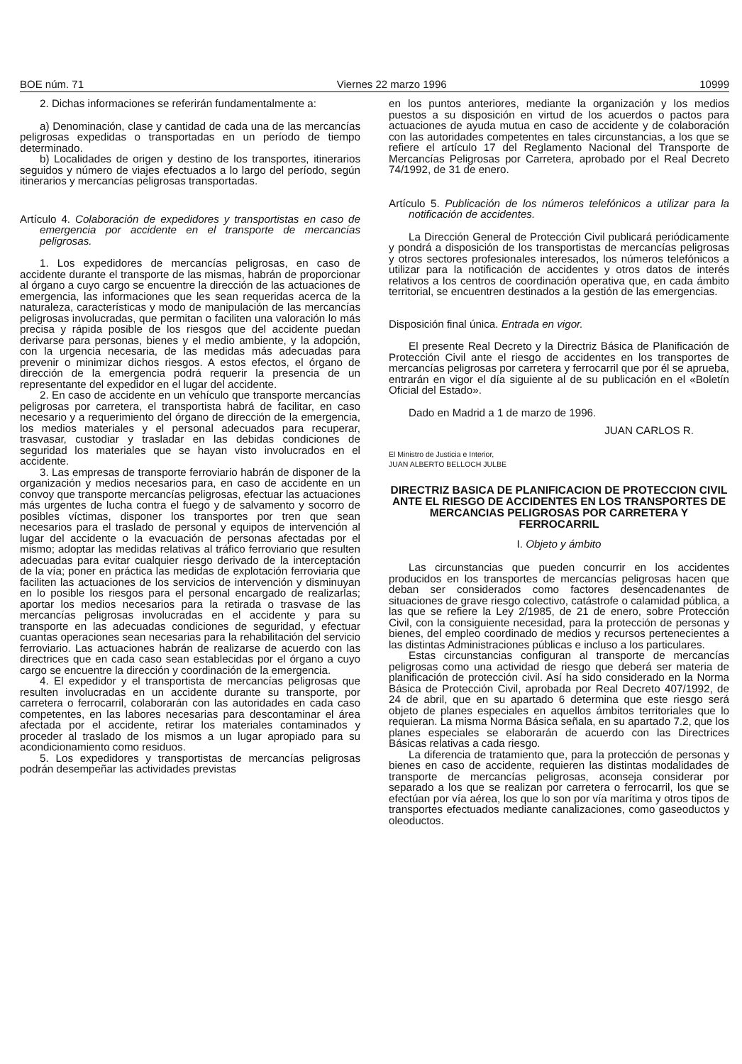BOE núm. 71 Viernes 22 marzo 1996 10999
2. Dichas informaciones se referirán fundamentalmente a:
a) Denominación, clase y cantidad de cada una de las mercancías peligrosas expedidas o transportadas en un período de tiempo determinado.
b) Localidades de origen y destino de los transportes, itinerarios seguidos y número de viajes efectuados a lo largo del período, según itinerarios y mercancías peligrosas transportadas.
Artículo 4. Colaboración de expedidores y transportistas en caso de emergencia por accidente en el transporte de mercancías peligrosas.
1. Los expedidores de mercancías peligrosas, en caso de accidente durante el transporte de las mismas, habrán de proporcionar al órgano a cuyo cargo se encuentre la dirección de las actuaciones de emergencia, las informaciones que les sean requeridas acerca de la naturaleza, características y modo de manipulación de las mercancías peligrosas involucradas, que permitan o faciliten una valoración lo más precisa y rápida posible de los riesgos que del accidente puedan derivarse para personas, bienes y el medio ambiente, y la adopción, con la urgencia necesaria, de las medidas más adecuadas para prevenir o minimizar dichos riesgos. A estos efectos, el órgano de dirección de la emergencia podrá requerir la presencia de un representante del expedidor en el lugar del accidente.
2. En caso de accidente en un vehículo que transporte mercancías peligrosas por carretera, el transportista habrá de facilitar, en caso necesario y a requerimiento del órgano de dirección de la emergencia, los medios materiales y el personal adecuados para recuperar, trasvasar, custodiar y trasladar en las debidas condiciones de seguridad los materiales que se hayan visto involucrados en el accidente.
3. Las empresas de transporte ferroviario habrán de disponer de la organización y medios necesarios para, en caso de accidente en un convoy que transporte mercancías peligrosas, efectuar las actuaciones más urgentes de lucha contra el fuego y de salvamento y socorro de posibles víctimas, disponer los transportes por tren que sean necesarios para el traslado de personal y equipos de intervención al lugar del accidente o la evacuación de personas afectadas por el mismo; adoptar las medidas relativas al tráfico ferroviario que resulten adecuadas para evitar cualquier riesgo derivado de la interceptación de la vía; poner en práctica las medidas de explotación ferroviaria que faciliten las actuaciones de los servicios de intervención y disminuyan en lo posible los riesgos para el personal encargado de realizarlas; aportar los medios necesarios para la retirada o trasvase de las mercancías peligrosas involucradas en el accidente y para su transporte en las adecuadas condiciones de seguridad, y efectuar cuantas operaciones sean necesarias para la rehabilitación del servicio ferroviario. Las actuaciones habrán de realizarse de acuerdo con las directrices que en cada caso sean establecidas por el órgano a cuyo cargo se encuentre la dirección y coordinación de la emergencia.
4. El expedidor y el transportista de mercancías peligrosas que resulten involucradas en un accidente durante su transporte, por carretera o ferrocarril, colaborarán con las autoridades en cada caso competentes, en las labores necesarias para descontaminar el área afectada por el accidente, retirar los materiales contaminados y proceder al traslado de los mismos a un lugar apropiado para su acondicionamiento como residuos.
5. Los expedidores y transportistas de mercancías peligrosas podrán desempeñar las actividades previstas
en los puntos anteriores, mediante la organización y los medios puestos a su disposición en virtud de los acuerdos o pactos para actuaciones de ayuda mutua en caso de accidente y de colaboración con las autoridades competentes en tales circunstancias, a los que se refiere el artículo 17 del Reglamento Nacional del Transporte de Mercancías Peligrosas por Carretera, aprobado por el Real Decreto 74/1992, de 31 de enero.
Artículo 5. Publicación de los números telefónicos a utilizar para la notificación de accidentes.
La Dirección General de Protección Civil publicará periódicamente y pondrá a disposición de los transportistas de mercancías peligrosas y otros sectores profesionales interesados, los números telefónicos a utilizar para la notificación de accidentes y otros datos de interés relativos a los centros de coordinación operativa que, en cada ámbito territorial, se encuentren destinados a la gestión de las emergencias.
Disposición final única. Entrada en vigor.
El presente Real Decreto y la Directriz Básica de Planificación de Protección Civil ante el riesgo de accidentes en los transportes de mercancías peligrosas por carretera y ferrocarril que por él se aprueba, entrarán en vigor el día siguiente al de su publicación en el «Boletín Oficial del Estado».
Dado en Madrid a 1 de marzo de 1996.
JUAN CARLOS R.
El Ministro de Justicia e Interior,
JUAN ALBERTO BELLOCH JULBE
DIRECTRIZ BASICA DE PLANIFICACION DE PROTECCION CIVIL ANTE EL RIESGO DE ACCIDENTES EN LOS TRANSPORTES DE MERCANCIAS PELIGROSAS POR CARRETERA Y FERROCARRIL
I. Objeto y ámbito
Las circunstancias que pueden concurrir en los accidentes producidos en los transportes de mercancías peligrosas hacen que deban ser considerados como factores desencadenantes de situaciones de grave riesgo colectivo, catástrofe o calamidad pública, a las que se refiere la Ley 2/1985, de 21 de enero, sobre Protección Civil, con la consiguiente necesidad, para la protección de personas y bienes, del empleo coordinado de medios y recursos pertenecientes a las distintas Administraciones públicas e incluso a los particulares.
Estas circunstancias configuran al transporte de mercancías peligrosas como una actividad de riesgo que deberá ser materia de planificación de protección civil. Así ha sido considerado en la Norma Básica de Protección Civil, aprobada por Real Decreto 407/1992, de 24 de abril, que en su apartado 6 determina que este riesgo será objeto de planes especiales en aquellos ámbitos territoriales que lo requieran. La misma Norma Básica señala, en su apartado 7.2, que los planes especiales se elaborarán de acuerdo con las Directrices Básicas relativas a cada riesgo.
La diferencia de tratamiento que, para la protección de personas y bienes en caso de accidente, requieren las distintas modalidades de transporte de mercancías peligrosas, aconseja considerar por separado a los que se realizan por carretera o ferrocarril, los que se efectúan por vía aérea, los que lo son por vía marítima y otros tipos de transportes efectuados mediante canalizaciones, como gaseoductos y oleoductos.